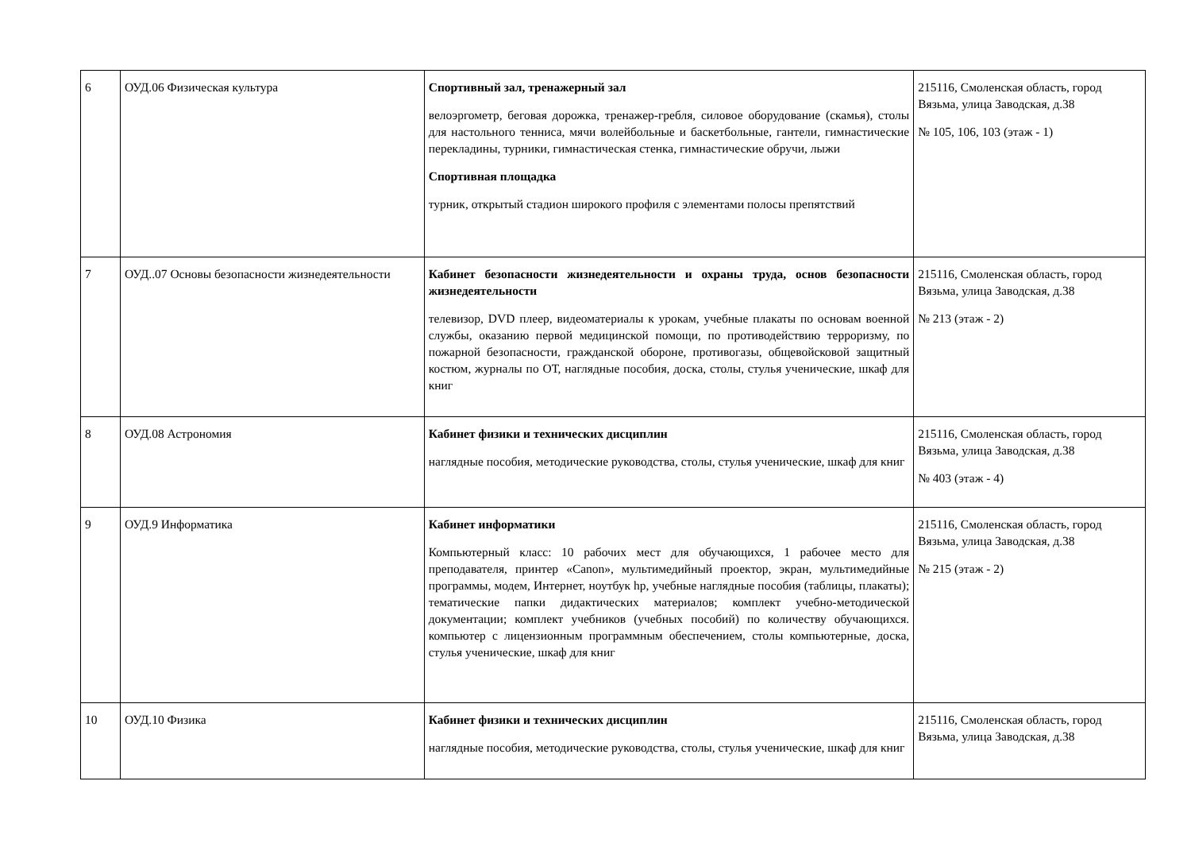| 6 | ОУД.06 Физическая культура | Спортивный зал, тренажерный зал велоэргометр, беговая дорожка, тренажер-гребля, силовое оборудование (скамья), столы для настольного тенниса, мячи волейбольные и баскетбольные, гантели, гимнастические перекладины, турники, гимнастическая стенка, гимнастические обручи, лыжи Спортивная площадка турник, открытый стадион широкого профиля с элементами полосы препятствий | 215116, Смоленская область, город Вязьма, улица Заводская, д.38 № 105, 106, 103 (этаж - 1) |
| 7 | ОУД..07 Основы безопасности жизнедеятельности | Кабинет безопасности жизнедеятельности и охраны труда, основ безопасности жизнедеятельности телевизор, DVD плеер, видеоматериалы к урокам, учебные плакаты по основам военной службы, оказанию первой медицинской помощи, по противодействию терроризму, по пожарной безопасности, гражданской обороне, противогазы, общевойсковой защитный костюм, журналы по ОТ, наглядные пособия, доска, столы, стулья ученические, шкаф для книг | 215116, Смоленская область, город Вязьма, улица Заводская, д.38 № 213 (этаж - 2) |
| 8 | ОУД.08 Астрономия | Кабинет физики и технических дисциплин наглядные пособия, методические руководства, столы, стулья ученические, шкаф для книг | 215116, Смоленская область, город Вязьма, улица Заводская, д.38 № 403 (этаж - 4) |
| 9 | ОУД.9 Информатика | Кабинет информатики Компьютерный класс: 10 рабочих мест для обучающихся, 1 рабочее место для преподавателя, принтер «Canon», мультимедийный проектор, экран, мультимедийные программы, модем, Интернет, ноутбук hp, учебные наглядные пособия (таблицы, плакаты); тематические папки дидактических материалов; комплект учебно-методической документации; комплект учебников (учебных пособий) по количеству обучающихся. компьютер с лицензионным программным обеспечением, столы компьютерные, доска, стулья ученические, шкаф для книг | 215116, Смоленская область, город Вязьма, улица Заводская, д.38 № 215 (этаж - 2) |
| 10 | ОУД.10 Физика | Кабинет физики и технических дисциплин наглядные пособия, методические руководства, столы, стулья ученические, шкаф для книг | 215116, Смоленская область, город Вязьма, улица Заводская, д.38 |